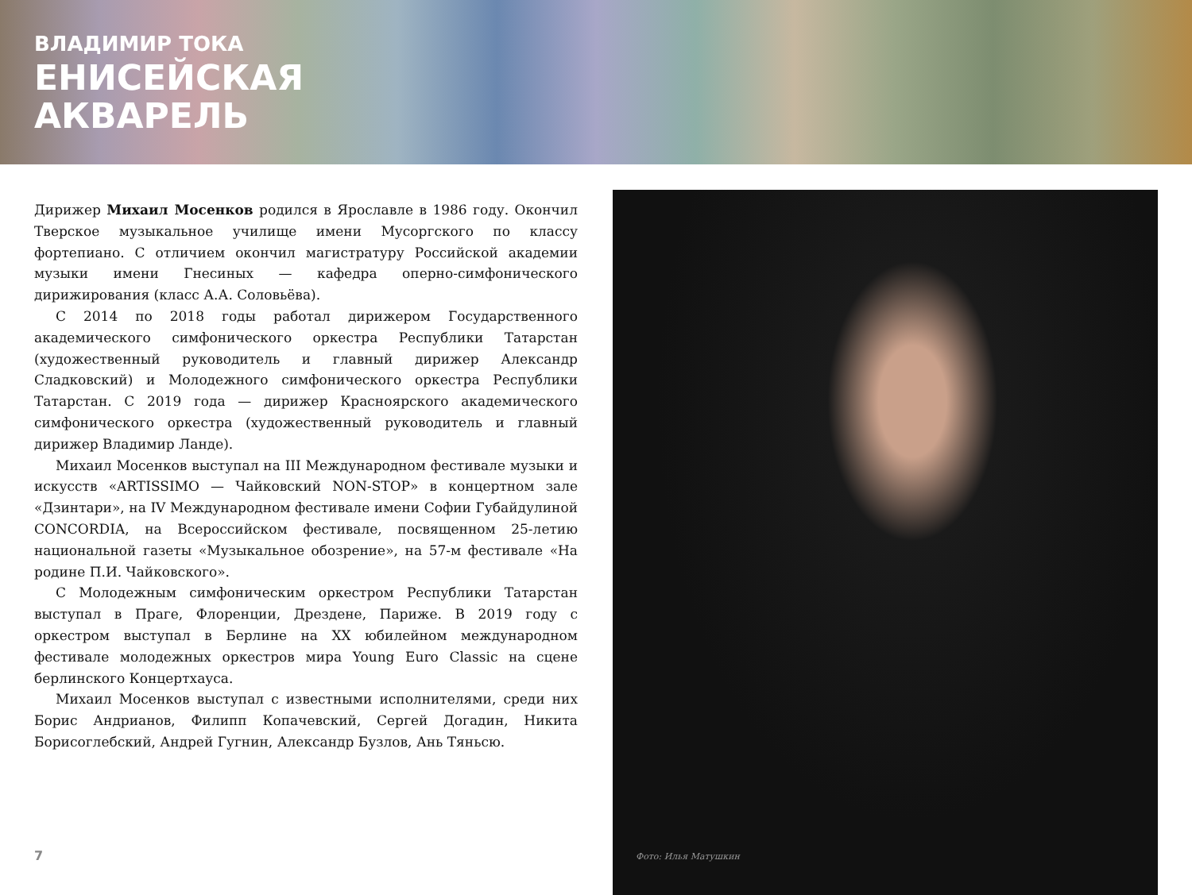ВЛАДИМИР ТОКА
ЕНИСЕЙСКАЯ
АКВАРЕЛЬ
Дирижер Михаил Мосенков родился в Ярославле в 1986 году. Окончил Тверское музыкальное училище имени Мусоргского по классу фортепиано. С отличием окончил магистратуру Российской академии музыки имени Гнесиных — кафедра оперно-симфонического дирижирования (класс А.А. Соловьёва).
С 2014 по 2018 годы работал дирижером Государственного академического симфонического оркестра Республики Татарстан (художественный руководитель и главный дирижер Александр Сладковский) и Молодежного симфонического оркестра Республики Татарстан. С 2019 года — дирижер Красноярского академического симфонического оркестра (художественный руководитель и главный дирижер Владимир Ланде).
Михаил Мосенков выступал на III Международном фестивале музыки и искусств «ARTISSIMO — Чайковский NON-STOP» в концертном зале «Дзинтари», на IV Международном фестивале имени Софии Губайдулиной CONCORDIA, на Всероссийском фестивале, посвященном 25-летию национальной газеты «Музыкальное обозрение», на 57-м фестивале «На родине П.И. Чайковского».
С Молодежным симфоническим оркестром Республики Татарстан выступал в Праге, Флоренции, Дрездене, Париже. В 2019 году с оркестром выступал в Берлине на XX юбилейном международном фестивале молодежных оркестров мира Young Euro Classic на сцене берлинского Концертхауса.
Михаил Мосенков выступал с известными исполнителями, среди них Борис Андрианов, Филипп Копачевский, Сергей Догадин, Никита Борисоглебский, Андрей Гугнин, Александр Бузлов, Ань Тяньсю.
Фото: Илья Матушкин
7